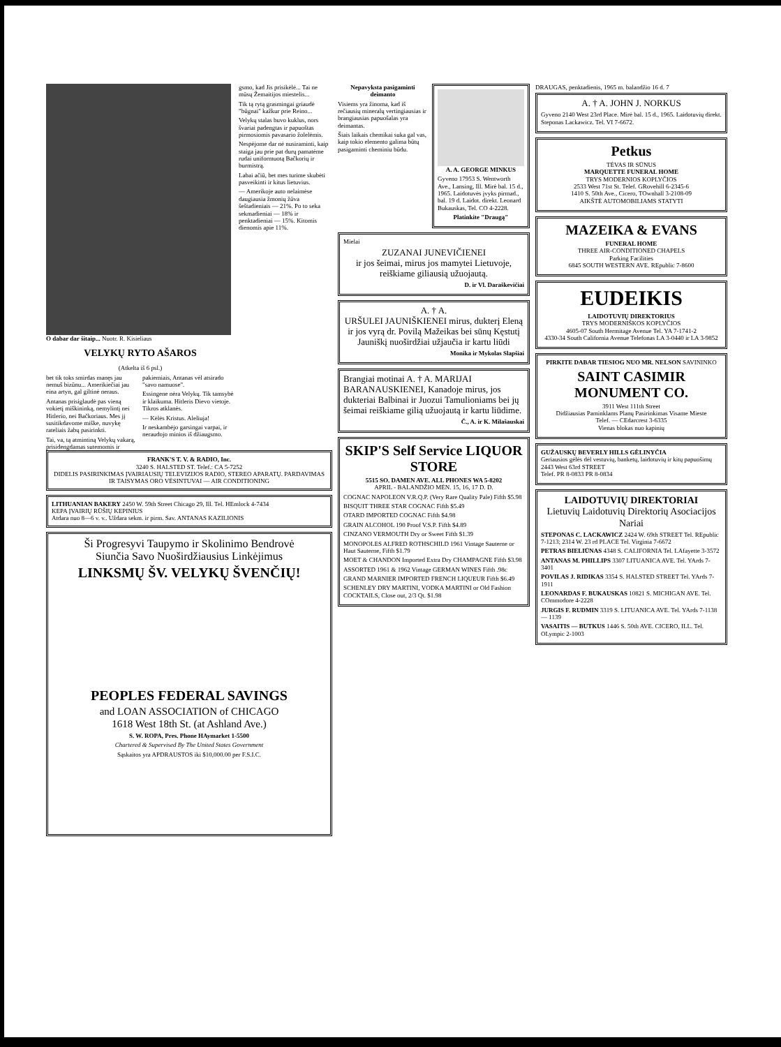O dabar dar šitaip... Nuotr. R. Kisieliaus
VELYKŲ RYTO AŠAROS
(Atkelta iš 6 psl.)
bet tik toks smirdas manęs jau nemuš bizūnu... Amerikiečiai jau eina artyn, gal giltinė neraus.
Antanas prisiglaudė pas vieną vokietį miškininką, nemylintį nei Hitlerio, nei Bačkoriaus. Mes jį susitikdavome miške, nuvykę rateliais žabų pasirinkti.
Tai, va, tą atmintiną Velykų vakarą, prisidengdamas sutemomis ir pakiemiais, Antanas vėl atsirado "savo namuose".
Essingene nėra Velykų. Tik tamsybė ir klaikuma. Hitleris Dievo vietoje. Tikros atklanės.
— Kėlės Kristus. Aleliuja!
Ir neskambėjo garsingai varpai, ir neraudojo minios iš džiaugsmo.
gsmo, kad Jis prisikėlė... Tai ne mūsų Žemaitijos miestelis...
Tik tą rytą grasmingai griaudė "būgnai" kažkur prie Reino...
Velykų stalas buvo kuklus, nors švariai padengtas ir papuoštas pirmosiomis pavasario žolelėmis.
Nespėjome dar nė nusiraminti, kaip staiga jau prie pat durų pamatėme rudai uniformuotą Bačkorių ir burmistrą.
Labai ačiū, bet mes turime skubėti pasveikinti ir kitus lietuvius.
— Amerikoje auto nelaimėse daugiausia žmonių žūva šeštadieniais — 21%. Po to seka sekmadieniai — 18% ir penktadieniai — 15%. Kitomis dienomis apie 11%.
FRANK'S T. V. & RADIO, Inc.
3240 S. HALSTED ST. Telef.: CA 5-7252
DIDELIS PASIRINKIMAS ĮVAIRIAUSIŲ TELEVIZIJOS RADIO, STEREO APARATŲ. PARDAVIMAS IR TAISYMAS ORO VĖSINTUVAI — AIR CONDITIONING
LITHUANIAN BAKERY 2450 W. 59th Street Chicago 29, Ill. Tel. HEmlock 4-7434
KEPA ĮVAIRIŲ RŪŠIŲ KEPINIUS
Atdara nuo 8—6 v. v.. Uždara sekm. ir pirm. Sav. ANTANAS KAZILIONIS
Ši Progresyvi Taupymo ir Skolinimo Bendrovė
Siunčia Savo Nuoširdžiausius Linkėjimus
LINKSMŲ ŠV. VELYKŲ ŠVENČIŲ!
PEOPLES FEDERAL SAVINGS
and LOAN ASSOCIATION of CHICAGO
1618 West 18th St. (at Ashland Ave.)
S. W. ROPA, Pres. Phone HAymarket 1-5500
Chartered & Supervised By The United States Government
Sąskaitos yra APDRAUSTOS iki $10,000.00 per F.S.I.C.
Nepavyksta pasigaminti deimanto
Visiems yra žinoma, kad iš rečiausių mineralų vertingiausias ir brangiausias papuošalas yra deimantas.
Šiais laikais chemikai suka gal vas, kaip tokio elemento galima būtų pasigaminti cheminiu būdu.
A. A. GEORGE MINKUS
Gyveno 17953 S. Wentworth Ave., Lansing, Ill. Mirė bal. 15 d., 1965. Laidotuvės įvyks pirmad., bal. 19 d. Laidot. direkt. Leonard Bukauskas, Tel. CO 4-2228.
Platinkite "Draugą"
Mielai
ZUZANAI JUNEVIČIENEI
ir jos šeimai, mirus jos mamytei Lietuvoje, reiškiame giliausią užuojautą.
D. ir Vl. Daraškevičiai
A. † A.
URŠULEI JAUNIŠKIENEI mirus, dukterį Eleną ir jos vyrą dr. Povilą Mažeikas bei sūnų Kęstutį Jauniškį nuoširdžiai užjaučia ir kartu liūdi
Monika ir Mykolas Slapšiai
Brangiai motinai A. † A. MARIJAI BARANAUSKIENEI, Kanadoje mirus, jos dukteriai Balbinai ir Juozui Tamulioniams bei jų šeimai reiškiame gilią užuojautą ir kartu liūdime.
Č., A. ir K. Milašauskai
SKIP'S Self Service LIQUOR STORE
5515 SO. DAMEN AVE. ALL PHONES WA 5-8202
APRIL - BALANDŽIO MĖN. 15, 16, 17 D. D.
COGNAC NAPOLEON V.R.Q.P. (Very Rare Quality Pale) Fifth $5.98
BISQUIT THREE STAR COGNAC Fifth $5.49
OTARD IMPORTED COGNAC Fifth $4.98
GRAIN ALCOHOL 190 Proof V.S.P. Fifth $4.89
CINZANO VERMOUTH Dry or Sweet Fifth $1.39
MONOPOLES ALFRED ROTHSCHILD 1961 Vintage Sauterne or Haut Sauterne, Fifth $1.79
MOET & CHANDON Imported Extra Dry CHAMPAGNE Fifth $3.98
ASSORTED 1961 & 1962 Vintage GERMAN WINES Fifth .98c
GRAND MARNIER IMPORTED FRENCH LIQUEUR Fifth $6.49
SCHENLEY DRY MARTINI, VODKA MARTINI or Old Fashion COCKTAILS, Close out, 2/3 Qt. $1.98
DRAUGAS, penktadienis, 1965 m. balandžio 16 d. 7
A. † A. JOHN J. NORKUS
Gyveno 2140 West 23rd Place. Mirė bal. 15 d., 1965. Laidotuvių direkt. Steponas Lackawicz. Tel. VI 7-6672.
Petkus
TĖVAS IR SŪNUS
MARQUETTE FUNERAL HOME
TRYS MODERNIOS KOPLYČIOS
2533 West 71st St. Telef. GRovehill 6-2345-6
1410 S. 50th Ave., Cicero, TOwnhall 3-2108-09
AIKŠTĖ AUTOMOBILIAMS STATYTI
MAZEIKA & EVANS
FUNERAL HOME
THREE AIR-CONDITIONED CHAPELS
Parking Facilities
6845 SOUTH WESTERN AVE. REpublic 7-8600
EUDEIKIS
LAIDOTUVIŲ DIREKTORIUS
TRYS MODERNIŠKOS KOPLYČIOS
4605-07 South Hermitage Avenue Tel. YA 7-1741-2
4330-34 South California Avenue Telefonas LA 3-0440 ir LA 3-9852
PIRKITE DABAR TIESIOG NUO MR. NELSON SAVININKO
SAINT CASIMIR MONUMENT CO.
3911 West 111th Street
Didžiausias Paminklams Planų Pasirinkimas Visame Mieste
Telef. — CEdarcrest 3-6335
Vienas blokas nuo kapinių
GUŽAUSKŲ BEVERLY HILLS GĖLINYČIA
Geriausios gėlės dėl vestuvių, banketų, laidotuvių ir kitų papuošimų
2443 West 63rd STREET
Telef. PR 8-0833 PR 8-0834
LAIDOTUVIŲ DIREKTORIAI
Lietuvių Laidotuvių Direktorių Asociacijos Nariai
STEPONAS C. LACKAWICZ 2424 W. 69th STREET Tel. REpublic 7-1213; 2314 W. 23 rd PLACE Tel. Virginia 7-6672
PETRAS BIELIŪNAS 4348 S. CALIFORNIA Tel. LAfayette 3-3572
ANTANAS M. PHILLIPS 3307 LITUANICA AVE. Tel. YArds 7-3401
POVILAS J. RIDIKAS 3354 S. HALSTED STREET Tel. YArds 7-1911
LEONARDAS F. BUKAUSKAS 10821 S. MICHIGAN AVE. Tel. COmmodore 4-2228
JURGIS F. RUDMIN 3319 S. LITUANICA AVE. Tel. YArds 7-1138 — 1139
VASAITIS — BUTKUS 1446 S. 50th AVE. CICERO, ILL. Tel. OLympic 2-1003